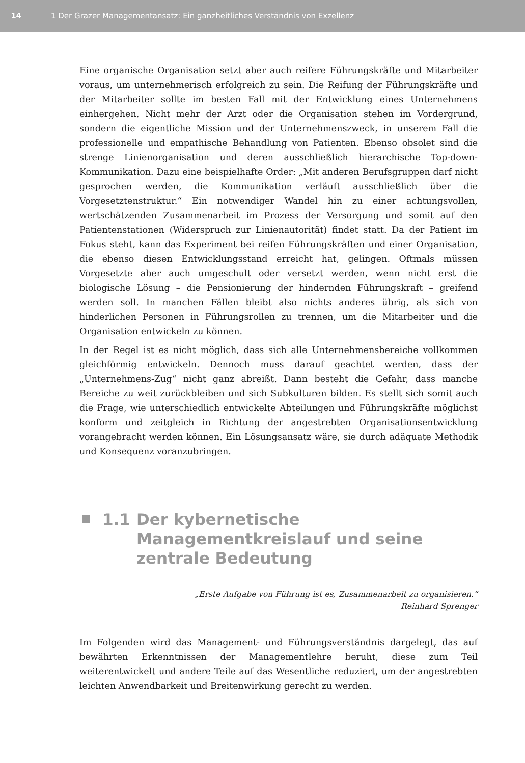14
1 Der Grazer Managementansatz: Ein ganzheitliches Verständnis von Exzellenz
Eine organische Organisation setzt aber auch reifere Führungskräfte und Mitarbeiter voraus, um unternehmerisch erfolgreich zu sein. Die Reifung der Führungskräfte und der Mitarbeiter sollte im besten Fall mit der Entwicklung eines Unternehmens einhergehen. Nicht mehr der Arzt oder die Organisation stehen im Vordergrund, sondern die eigentliche Mission und der Unternehmenszweck, in unserem Fall die professionelle und empathische Behandlung von Patienten. Ebenso obsolet sind die strenge Linienorganisation und deren ausschließlich hierarchische Top-down-Kommunikation. Dazu eine beispielhafte Order: „Mit anderen Berufsgruppen darf nicht gesprochen werden, die Kommunikation verläuft ausschließlich über die Vorgesetztenstruktur.“ Ein notwendiger Wandel hin zu einer achtungsvollen, wertschätzenden Zusammenarbeit im Prozess der Versorgung und somit auf den Patientenstationen (Widerspruch zur Linienautorität) findet statt. Da der Patient im Fokus steht, kann das Experiment bei reifen Führungskräften und einer Organisation, die ebenso diesen Entwicklungsstand erreicht hat, gelingen. Oftmals müssen Vorgesetzte aber auch umgeschult oder versetzt werden, wenn nicht erst die biologische Lösung – die Pensionierung der hindernden Führungskraft – greifend werden soll. In manchen Fällen bleibt also nichts anderes übrig, als sich von hinderlichen Personen in Führungsrollen zu trennen, um die Mitarbeiter und die Organisation entwickeln zu können.
In der Regel ist es nicht möglich, dass sich alle Unternehmensbereiche vollkommen gleichförmig entwickeln. Dennoch muss darauf geachtet werden, dass der „Unternehmens-Zug“ nicht ganz abreißt. Dann besteht die Gefahr, dass manche Bereiche zu weit zurückbleiben und sich Subkulturen bilden. Es stellt sich somit auch die Frage, wie unterschiedlich entwickelte Abteilungen und Führungskräfte möglichst konform und zeitgleich in Richtung der angestrebten Organisationsentwicklung vorangebracht werden können. Ein Lösungsansatz wäre, sie durch adäquate Methodik und Konsequenz voranzubringen.
1.1 Der kybernetische Managementkreislauf und seine zentrale Bedeutung
„Erste Aufgabe von Führung ist es, Zusammenarbeit zu organisieren.“
Reinhard Sprenger
Im Folgenden wird das Management- und Führungsverständnis dargelegt, das auf bewährten Erkenntnissen der Managementlehre beruht, diese zum Teil weiterentwickelt und andere Teile auf das Wesentliche reduziert, um der angestrebten leichten Anwendbarkeit und Breitenwirkung gerecht zu werden.